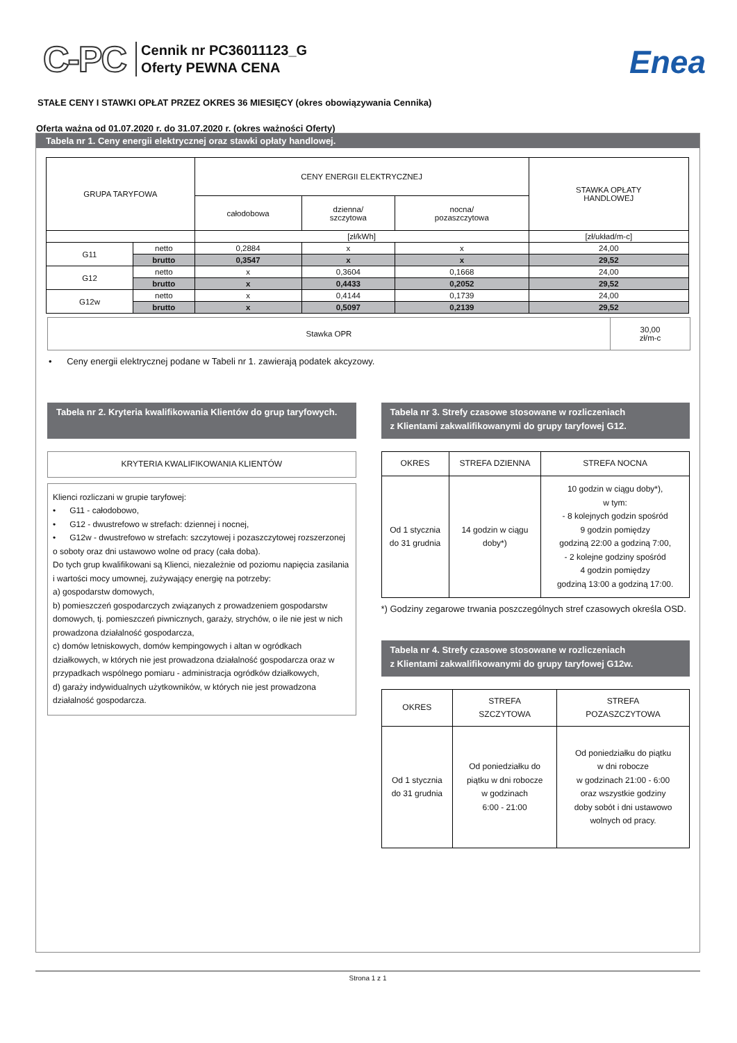C-PC
Cennik nr PC36011123_G
Oferty PEWNA CENA
Enea
STAŁE CENY I STAWKI OPŁAT PRZEZ OKRES 36 MIESIĘCY (okres obowiązywania Cennika)
Oferta ważna od 01.07.2020 r. do 31.07.2020 r. (okres ważności Oferty)
Tabela nr 1. Ceny energii elektrycznej oraz stawki opłaty handlowej.
| GRUPA TARYFOWA | | CENY ENERGII ELEKTRYCZNEJ | | | STAWKA OPŁATY HANDLOWEJ |
| --- | --- | --- | --- | --- | --- |
| | | całodobowa | dzienna/ szczytowa | nocna/ pozaszczytowa | |
| | | [zł/kWh] | | | [zł/układ/m-c] |
| G11 | netto | 0,2884 | x | x | 24,00 |
| | brutto | 0,3547 | x | x | 29,52 |
| G12 | netto | x | 0,3604 | 0,1668 | 24,00 |
| | brutto | x | 0,4433 | 0,2052 | 29,52 |
| G12w | netto | x | 0,4144 | 0,1739 | 24,00 |
| | brutto | x | 0,5097 | 0,2139 | 29,52 |
| Stawka OPR | 30,00 zł/m-c |
• Ceny energii elektrycznej podane w Tabeli nr 1. zawierają podatek akcyzowy.
Tabela nr 2. Kryteria kwalifikowania Klientów do grup taryfowych.
KRYTERIA KWALIFIKOWANIA KLIENTÓW
Klienci rozliczani w grupie taryfowej:
• G11 - całodobowo,
• G12 - dwustrefowo w strefach: dziennej i nocnej,
• G12w - dwustrefowo w strefach: szczytowej i pozaszczytowej rozszerzonej o soboty oraz dni ustawowo wolne od pracy (cała doba).
Do tych grup kwalifikowani są Klienci, niezależnie od poziomu napięcia zasilania i wartości mocy umownej, zużywający energię na potrzeby:
a) gospodarstw domowych,
b) pomieszczeń gospodarczych związanych z prowadzeniem gospodarstw domowych, tj. pomieszczeń piwnicznych, garaży, strychów, o ile nie jest w nich prowadzona działalność gospodarcza,
c) domów letniskowych, domów kempingowych i altan w ogródkach działkowych, w których nie jest prowadzona działalność gospodarcza oraz w przypadkach wspólnego pomiaru - administracja ogródków działkowych,
d) garaży indywidualnych użytkowników, w których nie jest prowadzona działalność gospodarcza.
Tabela nr 3. Strefy czasowe stosowane w rozliczeniach
z Klientami zakwalifikowanymi do grupy taryfowej G12.
| OKRES | STREFA DZIENNA | STREFA NOCNA |
| Od 1 stycznia do 31 grudnia | 14 godzin w ciągu doby*) | 10 godzin w ciągu doby*), w tym: - 8 kolejnych godzin spośród 9 godzin pomiędzy godziną 22:00 a godziną 7:00, - 2 kolejne godziny spośród 4 godzin pomiędzy godziną 13:00 a godziną 17:00. |
*) Godziny zegarowe trwania poszczególnych stref czasowych określa OSD.
Tabela nr 4. Strefy czasowe stosowane w rozliczeniach
z Klientami zakwalifikowanymi do grupy taryfowej G12w.
| OKRES | STREFA SZCZYTOWA | STREFA POZASZCZYTOWA |
| Od 1 stycznia do 31 grudnia | Od poniedziałku do piątku w dni robocze w godzinach 6:00 - 21:00 | Od poniedziałku do piątku w dni robocze w godzinach 21:00 - 6:00 oraz wszystkie godziny doby sobót i dni ustawowo wolnych od pracy. |
Strona 1 z 1